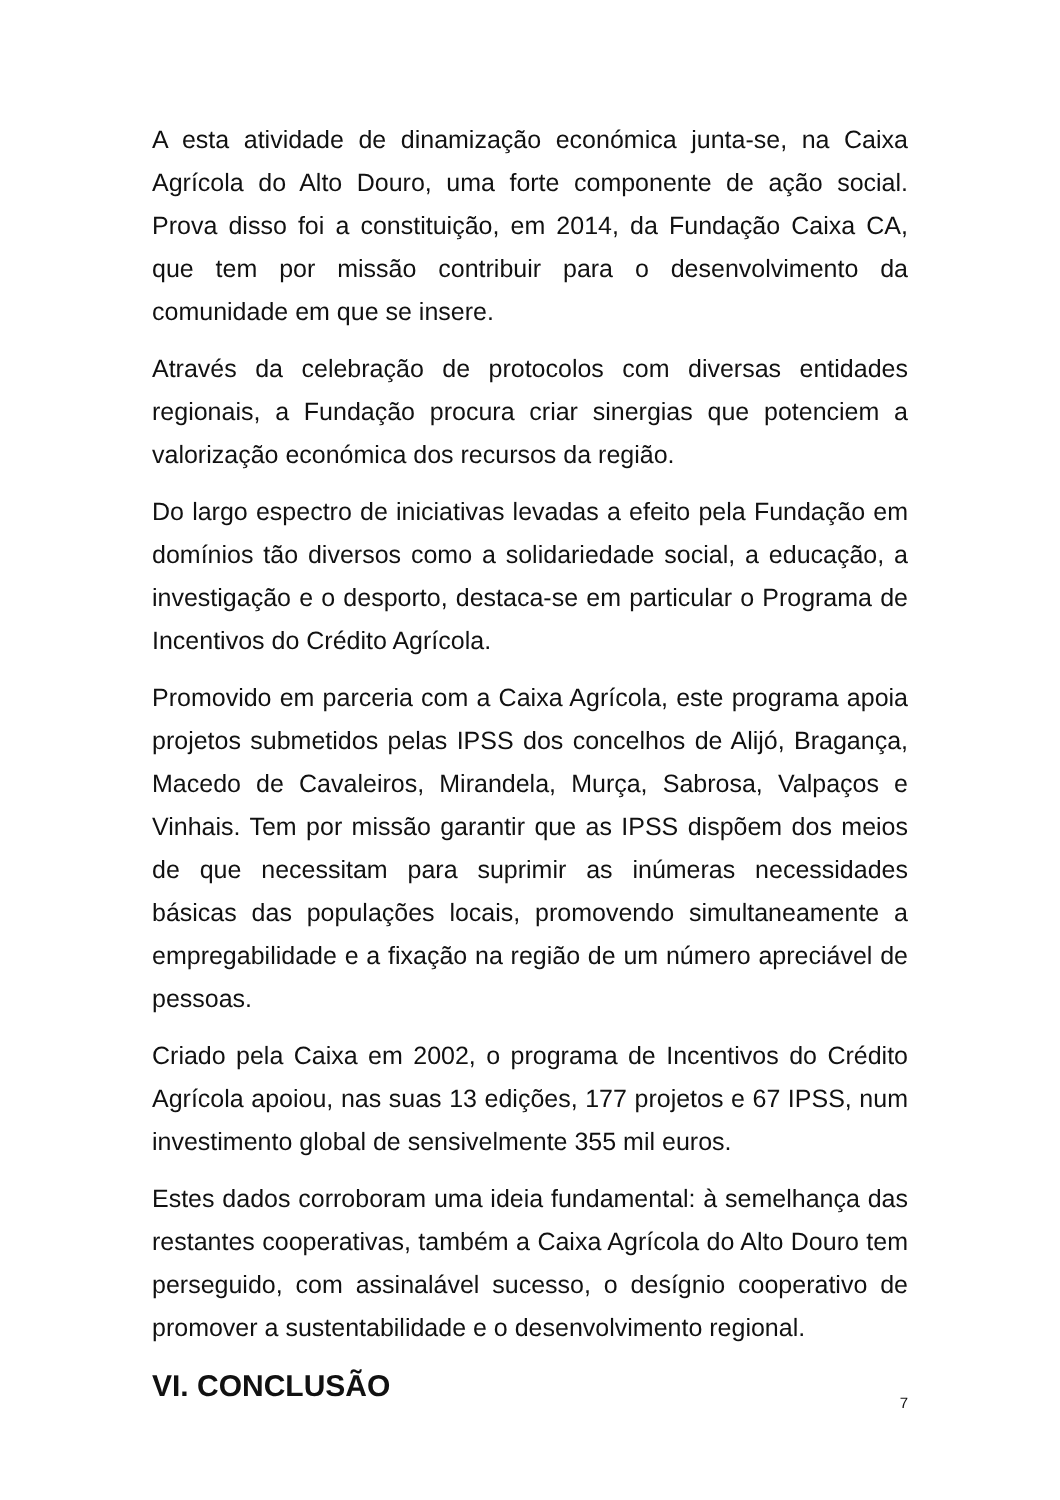A esta atividade de dinamização económica junta-se, na Caixa Agrícola do Alto Douro, uma forte componente de ação social. Prova disso foi a constituição, em 2014, da Fundação Caixa CA, que tem por missão contribuir para o desenvolvimento da comunidade em que se insere.
Através da celebração de protocolos com diversas entidades regionais, a Fundação procura criar sinergias que potenciem a valorização económica dos recursos da região.
Do largo espectro de iniciativas levadas a efeito pela Fundação em domínios tão diversos como a solidariedade social, a educação, a investigação e o desporto, destaca-se em particular o Programa de Incentivos do Crédito Agrícola.
Promovido em parceria com a Caixa Agrícola, este programa apoia projetos submetidos pelas IPSS dos concelhos de Alijó, Bragança, Macedo de Cavaleiros, Mirandela, Murça, Sabrosa, Valpaços e Vinhais. Tem por missão garantir que as IPSS dispõem dos meios de que necessitam para suprimir as inúmeras necessidades básicas das populações locais, promovendo simultaneamente a empregabilidade e a fixação na região de um número apreciável de pessoas.
Criado pela Caixa em 2002, o programa de Incentivos do Crédito Agrícola apoiou, nas suas 13 edições, 177 projetos e 67 IPSS, num investimento global de sensivelmente 355 mil euros.
Estes dados corroboram uma ideia fundamental: à semelhança das restantes cooperativas, também a Caixa Agrícola do Alto Douro tem perseguido, com assinalável sucesso, o desígnio cooperativo de promover a sustentabilidade e o desenvolvimento regional.
VI. CONCLUSÃO
7